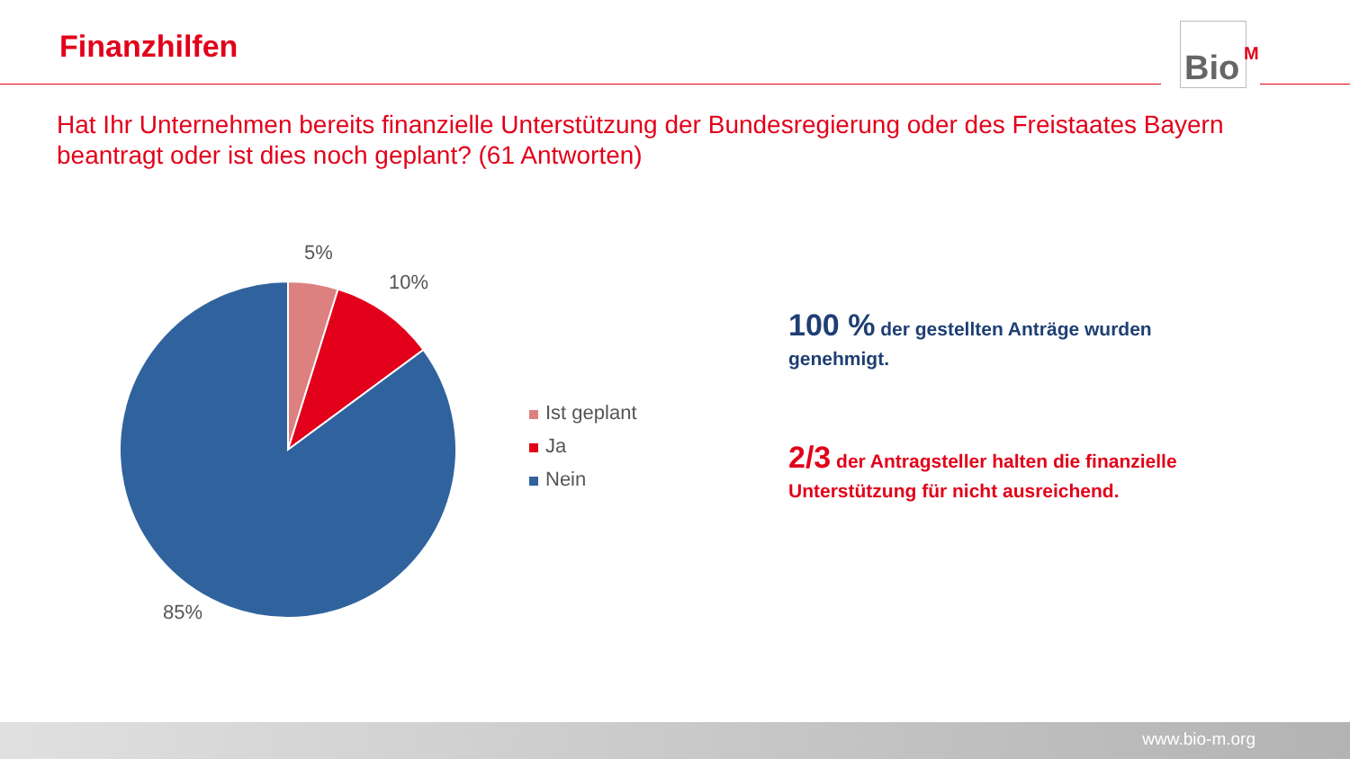Finanzhilfen
Bio<sup>M</sup>
Hat Ihr Unternehmen bereits finanzielle Unterstützung der Bundesregierung oder des Freistaates Bayern beantragt oder ist dies noch geplant? (61 Antworten)
5%
10%
85%
Ist geplant
Ja
Nein
100 % der gestellten Anträge wurden genehmigt.
2/3 der Antragsteller halten die finanzielle Unterstützung für nicht ausreichend.
www.bio-m.org